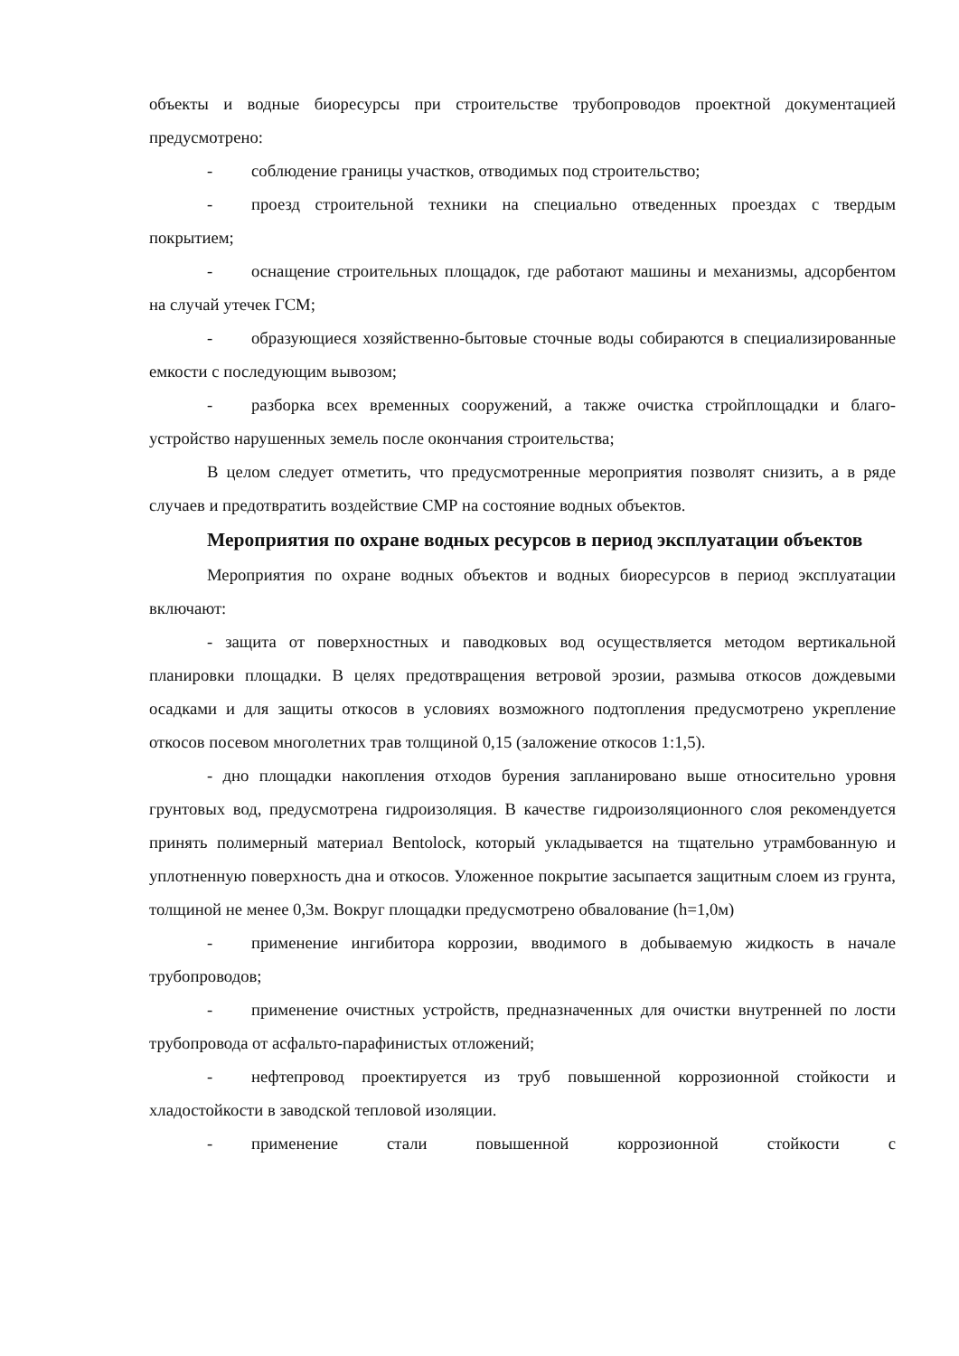объекты и водные биоресурсы при строительстве трубопроводов проектной документацией предусмотрено:
- соблюдение границы участков, отводимых под строительство;
- проезд строительной техники на специально отведенных проездах с твердым покрытием;
- оснащение строительных площадок, где работают машины и механизмы, адсорбентом на случай утечек ГСМ;
- образующиеся хозяйственно-бытовые сточные воды собираются в специализированные емкости с последующим вывозом;
- разборка всех временных сооружений, а также очистка стройплощадки и благо-устройство нарушенных земель после окончания строительства;
В целом следует отметить, что предусмотренные мероприятия позволят снизить, а в ряде случаев и предотвратить воздействие СМР на состояние водных объектов.
Мероприятия по охране водных ресурсов в период эксплуатации объектов
Мероприятия по охране водных объектов и водных биоресурсов в период эксплуатации включают:
- защита от поверхностных и паводковых вод осуществляется методом вертикальной планировки площадки. В целях предотвращения ветровой эрозии, размыва откосов дождевыми осадками и для защиты откосов в условиях возможного подтопления предусмотрено укрепление откосов посевом многолетних трав толщиной 0,15 (заложение откосов 1:1,5).
- дно площадки накопления отходов бурения запланировано выше относительно уровня грунтовых вод, предусмотрена гидроизоляция. В качестве гидроизоляционного слоя рекомендуется принять полимерный материал Bentolock, который укладывается на тщательно утрамбованную и уплотненную поверхность дна и откосов. Уложенное покрытие засыпается защитным слоем из грунта, толщиной не менее 0,3м. Вокруг площадки предусмотрено обвалование (h=1,0м)
- применение ингибитора коррозии, вводимого в добываемую жидкость в начале трубопроводов;
- применение очистных устройств, предназначенных для очистки внутренней по лости трубопровода от асфальто-парафинистых отложений;
- нефтепровод проектируется из труб повышенной коррозионной стойкости и хладостойкости в заводской тепловой изоляции.
- применение стали повышенной коррозионной стойкости с